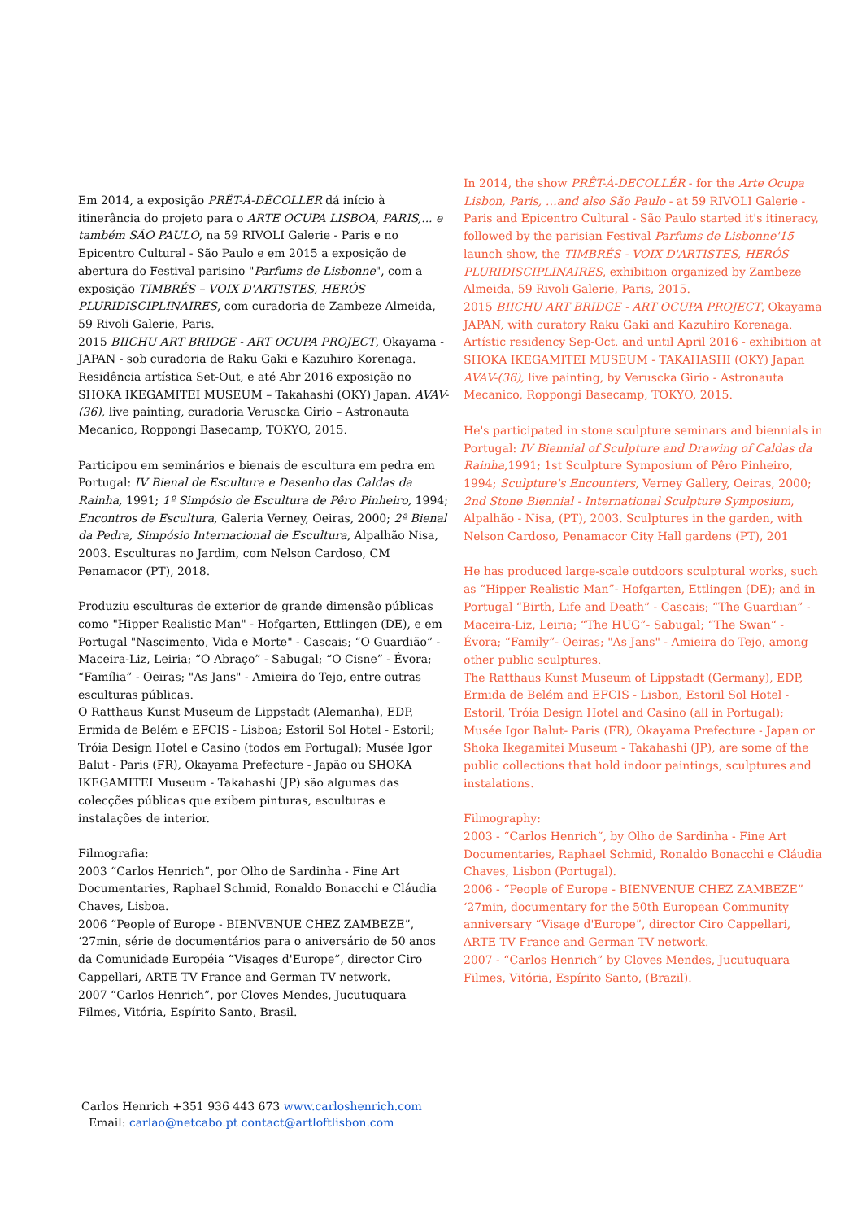Em 2014, a exposição PRÊT-Á-DÉCOLLER dá início à itinerância do projeto para o ARTE OCUPA LISBOA, PARIS,... e também SÃO PAULO, na 59 RIVOLI Galerie - Paris e no Epicentro Cultural - São Paulo e em 2015 a exposição de abertura do Festival parisino "Parfums de Lisbonne", com a exposição TIMBRÉS – VOIX D'ARTISTES, HERÓS PLURIDISCIPLINAIRES, com curadoria de Zambeze Almeida, 59 Rivoli Galerie, Paris.
2015 BIICHU ART BRIDGE - ART OCUPA PROJECT, Okayama - JAPAN - sob curadoria de Raku Gaki e Kazuhiro Korenaga. Residência artística Set-Out, e até Abr 2016 exposição no SHOKA IKEGAMITEI MUSEUM – Takahashi (OKY) Japan. AVAV-(36), live painting, curadoria Veruscka Girio – Astronauta Mecanico, Roppongi Basecamp, TOKYO, 2015.
Participou em seminários e bienais de escultura em pedra em Portugal: IV Bienal de Escultura e Desenho das Caldas da Rainha, 1991; 1º Simpósio de Escultura de Pêro Pinheiro, 1994; Encontros de Escultura, Galeria Verney, Oeiras, 2000; 2ª Bienal da Pedra, Simpósio Internacional de Escultura, Alpalhão Nisa, 2003. Esculturas no Jardim, com Nelson Cardoso, CM Penamacor (PT), 2018.
Produziu esculturas de exterior de grande dimensão públicas como "Hipper Realistic Man" - Hofgarten, Ettlingen (DE), e em Portugal "Nascimento, Vida e Morte" - Cascais; “O Guardião” - Maceira-Liz, Leiria; “O Abraço” - Sabugal; “O Cisne” - Évora; “Família” - Oeiras; "As Jans" - Amieira do Tejo, entre outras esculturas públicas.
O Ratthaus Kunst Museum de Lippstadt (Alemanha), EDP, Ermida de Belém e EFCIS - Lisboa; Estoril Sol Hotel - Estoril; Tróia Design Hotel e Casino (todos em Portugal); Musée Igor Balut - Paris (FR), Okayama Prefecture - Japão ou SHOKA IKEGAMITEI Museum - Takahashi (JP) são algumas das colecções públicas que exibem pinturas, esculturas e instalações de interior.
Filmografia:
2003 “Carlos Henrich”, por Olho de Sardinha - Fine Art Documentaries, Raphael Schmid, Ronaldo Bonacchi e Cláudia Chaves, Lisboa.
2006 “People of Europe - BIENVENUE CHEZ ZAMBEZE”, ‘27min, série de documentários para o aniversário de 50 anos da Comunidade Européia “Visages d'Europe”, director Ciro Cappellari, ARTE TV France and German TV network.
2007 “Carlos Henrich”, por Cloves Mendes, Jucutuquara Filmes, Vitória, Espírito Santo, Brasil.
In 2014, the show PRÊT-À-DECOLLÉR - for the Arte Ocupa Lisbon, Paris, …and also São Paulo - at 59 RIVOLI Galerie - Paris and Epicentro Cultural - São Paulo started it's itineracy, followed by the parisian Festival Parfums de Lisbonne'15 launch show, the TIMBRÉS - VOIX D'ARTISTES, HERÓS PLURIDISCIPLINAIRES, exhibition organized by Zambeze Almeida, 59 Rivoli Galerie, Paris, 2015.
2015 BIICHU ART BRIDGE - ART OCUPA PROJECT, Okayama JAPAN, with curatory Raku Gaki and Kazuhiro Korenaga. Artístic residency Sep-Oct. and until April 2016 - exhibition at SHOKA IKEGAMITEI MUSEUM - TAKAHASHI (OKY) Japan AVAV-(36), live painting, by Veruscka Girio - Astronauta Mecanico, Roppongi Basecamp, TOKYO, 2015.
He's participated in stone sculpture seminars and biennials in Portugal: IV Biennial of Sculpture and Drawing of Caldas da Rainha,1991; 1st Sculpture Symposium of Pêro Pinheiro, 1994; Sculpture's Encounters, Verney Gallery, Oeiras, 2000; 2nd Stone Biennial - International Sculpture Symposium, Alpalhão - Nisa, (PT), 2003. Sculptures in the garden, with Nelson Cardoso, Penamacor City Hall gardens (PT), 201
He has produced large-scale outdoors sculptural works, such as “Hipper Realistic Man”- Hofgarten, Ettlingen (DE); and in Portugal “Birth, Life and Death” - Cascais; “The Guardian” - Maceira-Liz, Leiria; “The HUG”- Sabugal; “The Swan“ - Évora; “Family”- Oeiras; "As Jans" - Amieira do Tejo, among other public sculptures.
The Ratthaus Kunst Museum of Lippstadt (Germany), EDP, Ermida de Belém and EFCIS - Lisbon, Estoril Sol Hotel - Estoril, Tróia Design Hotel and Casino (all in Portugal); Musée Igor Balut- Paris (FR), Okayama Prefecture - Japan or Shoka Ikegamitei Museum - Takahashi (JP), are some of the public collections that hold indoor paintings, sculptures and instalations.
Filmography:
2003 - “Carlos Henrich“, by Olho de Sardinha - Fine Art Documentaries, Raphael Schmid, Ronaldo Bonacchi e Cláudia Chaves, Lisbon (Portugal).
2006 - “People of Europe - BIENVENUE CHEZ ZAMBEZE” ‘27min, documentary for the 50th European Community anniversary “Visage d'Europe”, director Ciro Cappellari, ARTE TV France and German TV network.
2007 - “Carlos Henrich” by Cloves Mendes, Jucutuquara Filmes, Vitória, Espírito Santo, (Brazil).
Carlos Henrich +351 936 443 673 www.carloshenrich.com
Email: carlao@netcabo.pt contact@artloftlisbon.com